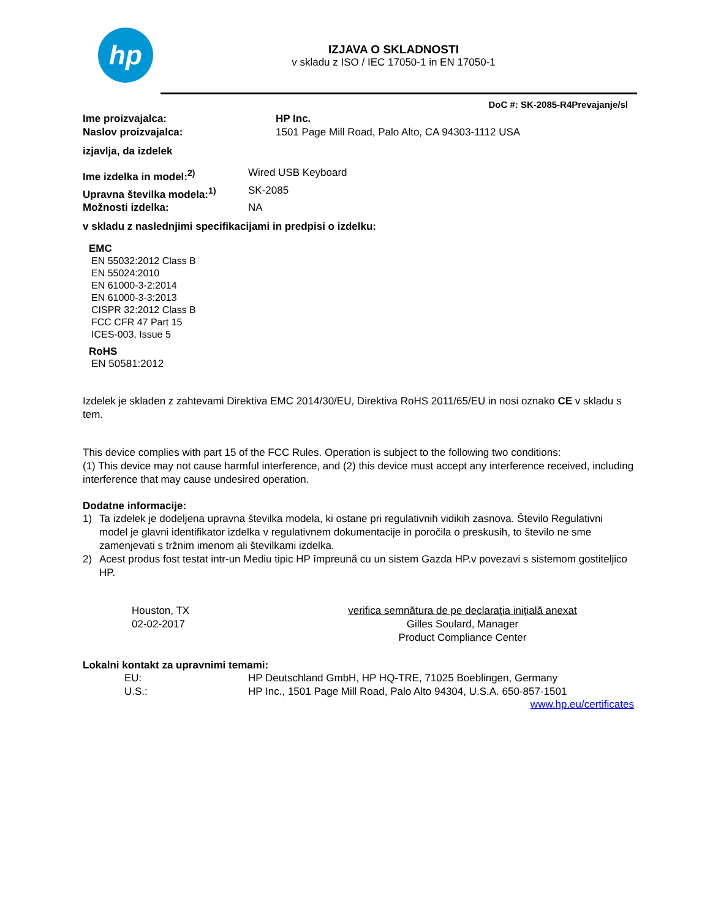hp
IZJAVA O SKLADNOSTI
v skladu z ISO / IEC 17050-1 in EN 17050-1
DoC #: SK-2085-R4Prevajanje/sl
Ime proizvajalca: HP Inc.
Naslov proizvajalca: 1501 Page Mill Road, Palo Alto, CA 94303-1112 USA
izjavlja, da izdelek
Ime izdelka in model:<sup>2)</sup> Wired USB Keyboard
Upravna številka modela:<sup>1)</sup> SK-2085
Možnosti izdelka: NA
v skladu z naslednjimi specifikacijami in predpisi o izdelku:
EMC
EN 55032:2012 Class B
EN 55024:2010
EN 61000-3-2:2014
EN 61000-3-3:2013
CISPR 32:2012 Class B
FCC CFR 47 Part 15
ICES-003, Issue 5
RoHS
EN 50581:2012
Izdelek je skladen z zahtevami Direktiva EMC 2014/30/EU, Direktiva RoHS 2011/65/EU in nosi oznako CE v skladu s tem.
This device complies with part 15 of the FCC Rules. Operation is subject to the following two conditions:
(1) This device may not cause harmful interference, and (2) this device must accept any interference received, including interference that may cause undesired operation.
Dodatne informacije:
1) Ta izdelek je dodeljena upravna številka modela, ki ostane pri regulativnih vidikih zasnova. Število Regulativni model je glavni identifikator izdelka v regulativnem dokumentacije in poročila o preskusih, to število ne sme zamenjevati s tržnim imenom ali številkami izdelka.
2) Acest produs fost testat intr-un Mediu tipic HP împreună cu un sistem Gazda HP.v povezavi s sistemom gostiteljico HP.
Houston, TX
02-02-2017
verifica semnătura de pe declaraţia iniţială anexat
Gilles Soulard, Manager
Product Compliance Center
Lokalni kontakt za upravnimi temami:
EU: HP Deutschland GmbH, HP HQ-TRE, 71025 Boeblingen, Germany
U.S.: HP Inc., 1501 Page Mill Road, Palo Alto 94304, U.S.A. 650-857-1501
www.hp.eu/certificates